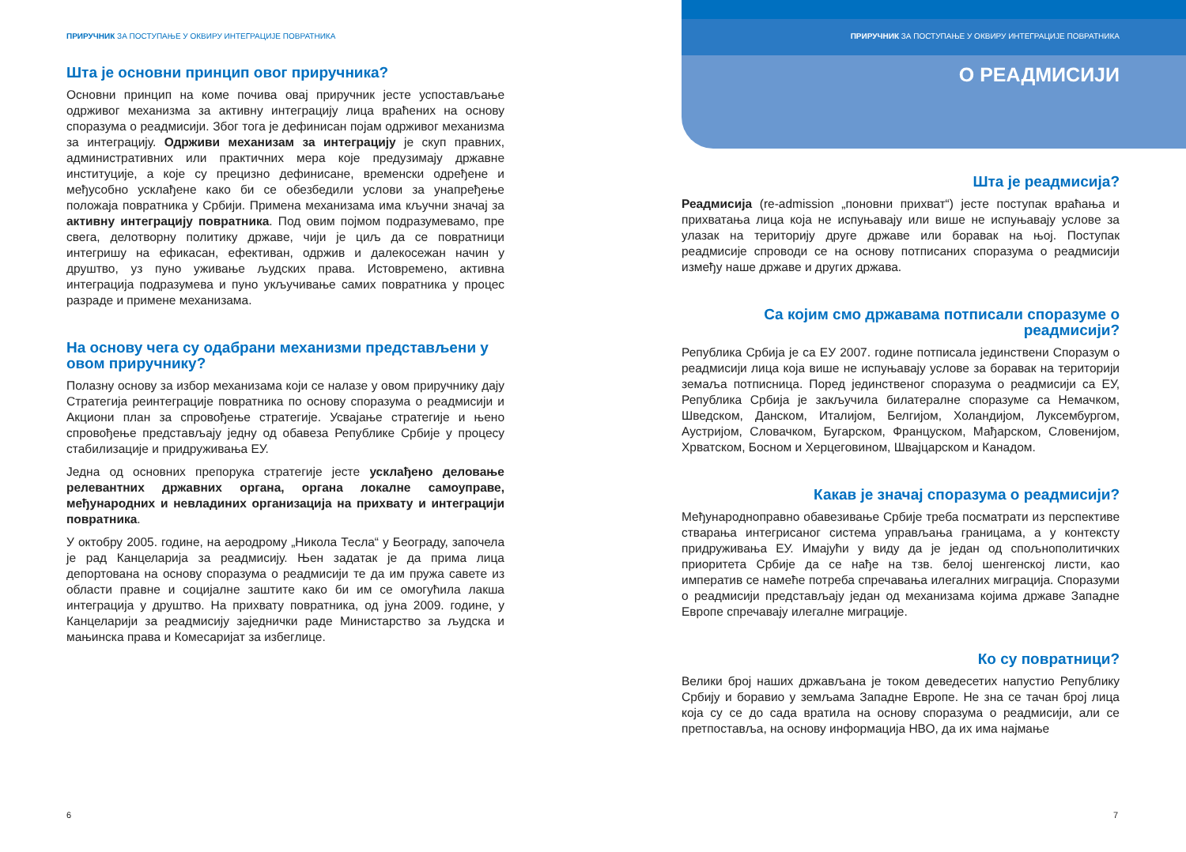ПРИРУЧНИК ЗА ПОСТУПАЊЕ У ОКВИРУ ИНТЕГРАЦИЈЕ ПОВРАТНИКА
Шта је основни принцип овог приручника?
Основни принцип на коме почива овај приручник јесте успостављање одрживог механизма за активну интеграцију лица враћених на основу споразума о реадмисији. Због тога је дефинисан појам одрживог механизма за интеграцију. Одрживи механизам за интеграцију је скуп правних, административних или практичних мера које предузимају државне институције, а које су прецизно дефинисане, временски одређене и међусобно усклађене како би се обезбедили услови за унапређење положаја повратника у Србији. Примена механизама има кључни значај за активну интеграцију повратника. Под овим појмом подразумевамо, пре свега, делотворну политику државе, чији је циљ да се повратници интегришу на ефикасан, ефективан, одржив и далекосежан начин у друштво, уз пуно уживање људских права. Истовремено, активна интеграција подразумева и пуно укључивање самих повратника у процес разраде и примене механизама.
На основу чега су одабрани механизми представљени у овом приручнику?
Полазну основу за избор механизама који се налазе у овом приручнику дају Стратегија реинтеграције повратника по основу споразума о реадмисији и Акциони план за спровођење стратегије. Усвајање стратегије и њено спровођење представљају једну од обавеза Републике Србије у процесу стабилизације и придруживања ЕУ.
Једна од основних препорука стратегије јесте усклађено деловање релевантних државних органа, органа локалне самоуправе, међународних и невладиних организација на прихвату и интеграцији повратника.
У октобру 2005. године, на аеродрому „Никола Тесла“ у Београду, започела је рад Канцеларија за реадмисију. Њен задатак је да прима лица депортована на основу споразума о реадмисији те да им пружа савете из области правне и социјалне заштите како би им се омогућила лакша интеграција у друштво. На прихвату повратника, од јуна 2009. године, у Канцеларији за реадмисију заједнички раде Министарство за људска и мањинска права и Комесаријат за избеглице.
ПРИРУЧНИК ЗА ПОСТУПАЊЕ У ОКВИРУ ИНТЕГРАЦИЈЕ ПОВРАТНИКА
О РЕАДМИСИЈИ
Шта је реадмисија?
Реадмисија (re-admission „поновни прихват“) јесте поступак враћања и прихватања лица која не испуњавају или више не испуњавају услове за улазак на територију друге државе или боравак на њој. Поступак реадмисије спроводи се на основу потписаних споразума о реадмисији између наше државе и других држава.
Са којим смо државама потписали споразуме о реадмисији?
Република Србија је са ЕУ 2007. године потписала јединствени Споразум о реадмисији лица која више не испуњавају услове за боравак на територији земаља потписница. Поред јединственог споразума о реадмисији са ЕУ, Република Србија је закључила билатералне споразуме са Немачком, Шведском, Данском, Италијом, Белгијом, Холандијом, Луксембургом, Аустријом, Словачком, Бугарском, Француском, Мађарском, Словенијом, Хрватском, Босном и Херцеговином, Швајцарском и Канадом.
Какав је значај споразума о реадмисији?
Међународноправно обавезивање Србије треба посматрати из перспективе стварања интегрисаног система управљања границама, а у контексту придруживања ЕУ. Имајући у виду да је један од спољнополитичких приоритета Србије да се нађе на тзв. белој шенгенској листи, као императив се намеће потреба спречавања илегалних миграција. Споразуми о реадмисији представљају један од механизама којима државе Западне Европе спречавају илегалне миграције.
Ко су повратници?
Велики број наших држављана је током деведесетих напустио Републику Србију и боравио у земљама Западне Европе. Не зна се тачан број лица која су се до сада вратила на основу споразума о реадмисији, али се претпоставља, на основу информација НВО, да их има најмање
6 7